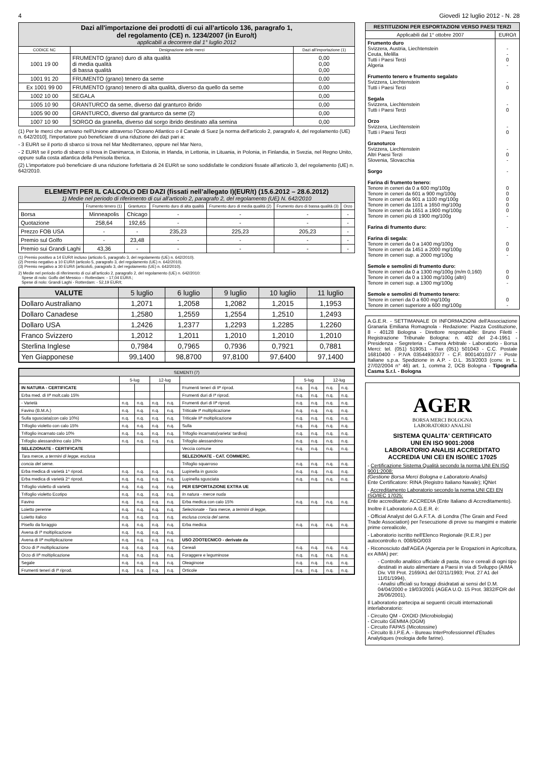4 Giovedì 12 luglio 2012 - N. 28
| Dazi all'importazione dei prodotti di cui all’articolo 136, paragrafo 1, del regolamento (CE) n. 1234/2007 (in Euro/t) applicabili a decorrere dal 1° luglio 2012 | | |
| --- | --- | --- |
| CODICE NC | Designazione delle merci | Dazi all’importazione (1) |
| 1001 19 00 | FRUMENTO (grano) duro di alta qualità di media qualità di bassa qualità | 0,00 0,00 0,00 |
| 1001 91 20 | FRUMENTO (grano) tenero da seme | 0,00 |
| Ex 1001 99 00 | FRUMENTO (grano) tenero di alta qualità, diverso da quello da seme | 0,00 |
| 1002 10 00 | SEGALA | 0,00 |
| 1005 10 90 | GRANTURCO da seme, diverso dal granturco ibrido | 0,00 |
| 1005 90 00 | GRANTURCO, diverso dal granturco da seme (2) | 0,00 |
| 1007 10 90 | SORGO da granella, diverso dal sorgo ibrido destinato alla semina | 0,00 |
(1) Per le merci che arrivano nell'Unione attraverso l'Oceano Atlantico o il Canale di Suez [a norma dell'articolo 2, paragrafo 4, del regolamento (UE) n. 642/2010], l'importatore può beneficiare di una riduzione dei dazi pari a:
- 3 EUR/t se il porto di sbarco si trova nel Mar Mediterraneo, oppure nel Mar Nero,
- 2 EUR/t se il porto di sbarco si trova in Danimarca, in Estonia, in Irlanda, in Lettonia, in Lituania, in Polonia, in Finlandia, in Svezia, nel Regno Unito, oppure sulla costa atlantica della Penisola Iberica.
(2) L'importatore può beneficiare di una riduzione forfettaria di 24 EUR/t se sono soddisfatte le condizioni fissate all'articolo 3, del regolamento (UE) n. 642/2010.
| ELEMENTI PER IL CALCOLO DEI DAZI (fissati nell’allegato I)(EUR/t) (15.6.2012 – 28.6.2012) 1) Medie nel periodo di riferimento di cui all'articolo 2, paragrafo 2, del regolamento (UE) N. 642/2010 | | | | | | |
| --- | --- | --- | --- | --- | --- | --- |
| | Frumento tenero (1) | Granturco | Frumento duro di alta qualità | Frumento duro di media qualità (2) | Frumento duro di bassa qualità (3) | Orzo |
| Borsa | Minneapolis | Chicago | - | - | - | - |
| Quotazione | 258,64 | 192,65 | - | - | - | - |
| Prezzo FOB USA | - | - | 235,23 | 225,23 | 205,23 | - |
| Premio sul Golfo | - | 23,48 | - | - | - | - |
| Premio sui Grandi Laghi | 43,36 | - | - | - | - | - |
(1) Premio positivo a 14 EUR/t incluso (articolo 5, paragrafo 3, del regolamento (UE) n. 642/2010).
(2) Premio negativo a 10 EUR/t (articolo 5, paragrafo 3, del regolamento (UE) n. 642/2010).
(3) Premio negativo a 30 EUR/t (articolo5, paragrafo 3, del regolamento (UE) n. 642/2010).
2) Medie nel periodo di riferimento di cui all’articolo 2, paragrafo 2, del regolamento (UE) n. 642/2010:
Spese di nolo: Golfo del Messico – Rotterdam: - 17,04 EUR/t.;
Spese di nolo: Grandi Laghi - Rotterdam: - 52,19 EUR/t;
| VALUTE | 5 luglio | 6 luglio | 9 luglio | 10 luglio | 11 luglio |
| --- | --- | --- | --- | --- | --- |
| Dollaro Australiano | 1,2071 | 1,2058 | 1,2082 | 1,2015 | 1,1953 |
| Dollaro Canadese | 1,2580 | 1,2559 | 1,2554 | 1,2510 | 1,2493 |
| Dollaro USA | 1,2426 | 1,2377 | 1,2293 | 1,2285 | 1,2260 |
| Franco Svizzero | 1,2012 | 1,2011 | 1,2010 | 1,2010 | 1,2010 |
| Sterlina Inglese | 0,7984 | 0,7965 | 0,7936 | 0,7921 | 0,7881 |
| Yen Giapponese | 99,1400 | 98,8700 | 97,8100 | 97,6400 | 97,1400 |
| SEMENTI (7) | | | | | | | | | |
| --- | --- | --- | --- | --- | --- | --- | --- | --- | --- |
| | 5-lug | | 12-lug | | | 5-lug | | 12-lug | |
| IN NATURA - CERTIFICATE | | | | | Frumenti teneri di IIª riprod. | n.q. | n.q. | n.q. | n.q. |
| Erba med. di IIª molt.calo 15% | | | | | Frumenti duri di Iª riprod. | n.q. | n.q. | n.q. | n.q. |
| - Varietà | n.q. | n.q. | n.q. | n.q. | Frumenti duri di IIª riprod. | n.q. | n.q. | n.q. | n.q. |
| Favino (B.M.A.) | n.q. | n.q. | n.q. | n.q. | Triticale Iª moltiplicazione | n.q. | n.q. | n.q. | n.q. |
| Sulla sgusciata(con calo 10%) | n.q. | n.q. | n.q. | n.q. | Triticale IIª moltiplicazione | n.q. | n.q. | n.q. | n.q. |
| Trifoglio violetto con calo 15% | n.q. | n.q. | n.q. | n.q. | Sulla | n.q. | n.q. | n.q. | n.q. |
| Trifoglio incarnato calo 10% | n.q. | n.q. | n.q. | n.q. | Trifoglio incarnato(varieta' tardiva) | n.q. | n.q. | n.q. | n.q. |
| Trifoglio alessandrino calo 10% | n.q. | n.q. | n.q. | n.q. | Trifoglio alessandrino | n.q. | n.q. | n.q. | n.q. |
| SELEZIONATE - CERTIFICATE | | | | | Veccia comune | n.q. | n.q. | n.q. | n.q. |
| Tara merce, a termini di legge, esclusa | | | | | SELEZIONATE - CAT. COMMERC. | | | | |
| concia del seme. | | | | | Trifoglio squarroso | n.q. | n.q. | n.q. | n.q. |
| Erba medica di varietà 1^ riprod. | n.q. | n.q. | n.q. | n.q. | Lupinella in guscio | n.q. | n.q. | n.q. | n.q. |
| Erba medica di varietà 2^ riprod. | n.q. | n.q. | n.q. | n.q. | Lupinella sgusciata | n.q. | n.q. | n.q. | n.q. |
| Trifoglio violetto di varietà | n.q. | n.q. | n.q. | n.q. | PER ESPORTAZIONE EXTRA UE | | | | |
| Trifoglio violetto Ecotipo | n.q. | n.q. | n.q. | n.q. | In natura - merce nuda | | | | |
| Favino | n.q. | n.q. | n.q. | n.q. | Erba medica con calo 15% | n.q. | n.q. | n.q. | n.q. |
| Loietto perenne | n.q. | n.q. | n.q. | n.q. | Selezionate - Tara merce, a termini di legge, | | | | |
| Loietto italico | n.q. | n.q. | n.q. | n.q. | esclusa concia del seme. | | | | |
| Pisello da foraggio | n.q. | n.q. | n.q. | n.q. | Erba medica | n.q. | n.q. | n.q. | n.q. |
| Avena di Iª moltiplicazione | n.q. | n.q. | n.q. | n.q. | | | | | |
| Avena di IIª moltiplicazione | n.q. | n.q. | n.q. | n.q. | USO ZOOTECNICO - derivate da | | | | |
| Orzo di Iª moltiplicazione | n.q. | n.q. | n.q. | n.q. | Cereali | n.q. | n.q. | n.q. | n.q. |
| Orzo di IIª moltiplicazione | n.q. | n.q. | n.q. | n.q. | Foraggere e leguminose | n.q. | n.q. | n.q. | n.q. |
| Segale | n.q. | n.q. | n.q. | n.q. | Oleaginose | n.q. | n.q. | n.q. | n.q. |
| Frumenti teneri di Iª riprod. | n.q. | n.q. | n.q. | n.q. | Orticole | n.q. | n.q. | n.q. | n.q. |
| RESTITUZIONI PER ESPORTAZIONI VERSO PAESI TERZI | |
| --- | --- |
| Applicabili dal 1° ottobre 2007 | EURO/t |
| Frumento duro Svizzera, Austria, Liechtenstein Ceuta, Melilla Tutti i Paesi Terzi Algeria Frumento tenero e frumento segalato Svizzera, Liechtenstein Tutti i Paesi Terzi Segala Svizzera, Liechtenstein Tutti i Paesi Terzi Orzo Svizzera, Liechtenstein Tutti i Paesi Terzi Granoturco Svizzera, Liechtenstein Altri Paesi Terzi Slovenia, Slovacchia Sorgo Farina di frumento tenero: Tenore in ceneri da 0 a 600 mg/100g Tenore in ceneri da 601 a 900 mg/100g Tenore in ceneri da 901 a 1100 mg/100g Tenore in ceneri da 1101 a 1650 mg/100g Tenore in ceneri da 1651 a 1900 mg/100g Tenore in ceneri più di 1900 mg/100g Farina di frumento duro: Farina di segala: Tenore in ceneri da 0 a 1400 mg/100g Tenore in ceneri da 1451 a 2000 mg/100g Tenore in ceneri sup. a 2000 mg/100g Semole e semolini di frumento duro: Tenore in ceneri da 0 a 1300 mg/100g (m/m 0,160) Tenore in ceneri da 0 a 1300 mg/100g (altri) Tenore in ceneri sup. a 1300 mg/100g Semole e semolini di frumento tenero: Tenore in ceneri da 0 a 600 mg/100g Tenore in ceneri superiore a 600 mg/100g | - - 0 - - 0 - 0 - 0 - 0 - - 0 0 0 0 0 - - 0 0 - 0 0 - 0 - |
A.G.E.R. - SETTIMANALE DI INFORMAZIONI dell'Associazione Granaria Emiliana Romagnola - Redazione: Piazza Costituzione, 8 - 40128 Bologna - Direttore responsabile: Bruno Filetti - Registrazione Tribunale Bologna: n. 402 del 2-4-1951 - Presidenza - Segreteria - Camera Arbitrale - Laboratorio - Borsa Merci: tel. (051) 519051 - Fax (051) 501043 - C.C. Postale 16810400 - P.IVA 03544930377 - C.F. 80014010377 - Poste Italiane s.p.a. Spedizione in A.P. - D.L. 353/2003 (conv. in L. 27/02/2004 n° 46) art. 1, comma 2, DCB Bologna - Tipografia Casma S.r.l. - Bologna
AGER
BORSA MERCI BOLOGNA
LABORATORIO ANALISI
SISTEMA QUALITA' CERTIFICATO
UNI EN ISO 9001:2008
LABORATORIO ANALISI ACCREDITATO
ACCREDIA UNI CEI EN ISO/IEC 17025
- Certificazione Sistema Qualità secondo la norma UNI EN ISO 9001:2008:
(Gestione Borsa Merci Bologna e Laboratorio Analisi)
Ente Certificatore: RINA (Registro Italiano Navale); IQNet
- Accreditamento Laboratorio secondo la norma UNI CEI EN ISO/IEC 17025:
Ente accreditante: ACCREDIA (Ente Italiano di Accreditamento).
Inoltre il Laboratorio A.G.E.R. è:
- Official Analyst del G.A.F.T.A. di Londra (The Grain and Feed Trade Association) per l'esecuzione di prove su mangimi e materie prime cerealicole,
- Laboratorio iscritto nell'Elenco Regionale (R.E.R.) per autocontrollo n. 008/BO/003
- Riconosciuto dall'AGEA (Agenzia per le Erogazioni in Agricoltura, ex AIMA) per:
- Controllo analitico ufficiale di pasta, riso e cereali di ogni tipo destinati in aiuto alimentare a Paesi in via di Sviluppo (AIMA Div. VIII Prot. 2169/A1 del 02/11/1993; Prot. 27 A1 del 11/01/1994),
- Analisi ufficiali su foraggi disidratati ai sensi del D.M. 04/04/2000 e 19/03/2001 (AGEA U.O. 15 Prot. 3832/FOR del 26/06/2001).
Il Laboratorio partecipa ai seguenti circuiti internazionali interlaboratorio:
- Circuito QM - OXOID (Microbiologia)
- Circuito GEMMA (OGM)
- Circuito FAPAS (Micotossine)
- Circuito B.I.P.E.A. - Bureau InterProfessionnel d'Etudes Analytiques (reologia delle farine).